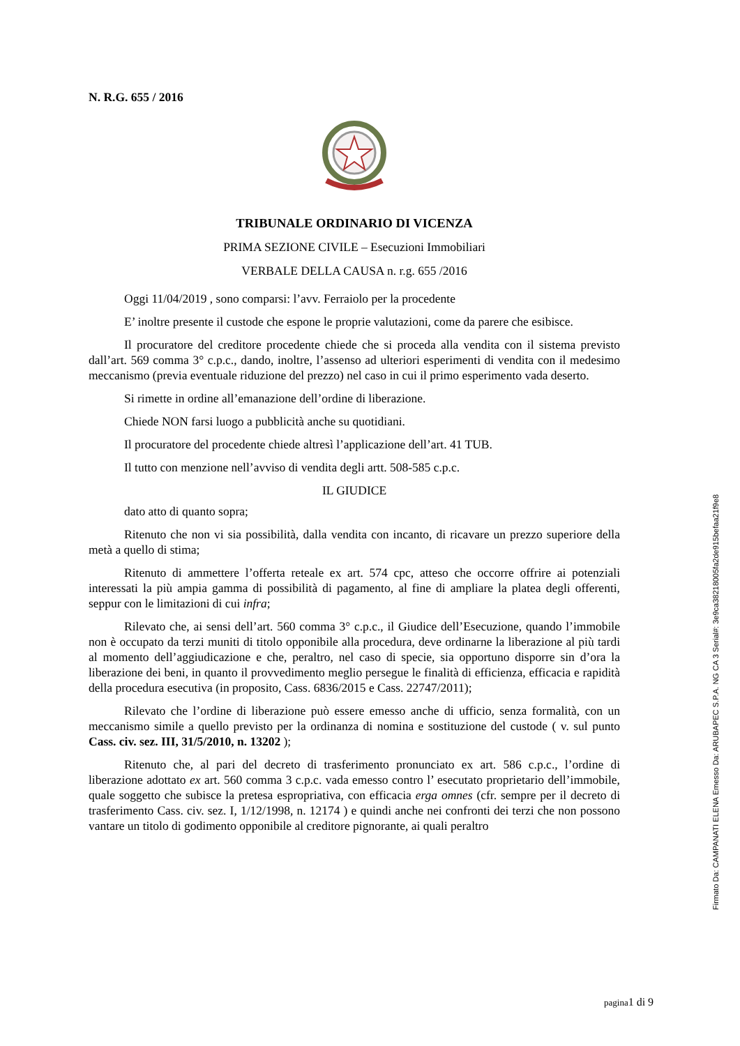N. R.G. 655 / 2016
TRIBUNALE ORDINARIO DI VICENZA
PRIMA SEZIONE CIVILE – Esecuzioni Immobiliari
VERBALE DELLA CAUSA n. r.g. 655 /2016
Oggi 11/04/2019 , sono comparsi: l’avv. Ferraiolo per la procedente
E’ inoltre presente il custode che espone le proprie valutazioni, come da parere che esibisce.
Il procuratore del creditore procedente chiede che si proceda alla vendita con il sistema previsto dall’art. 569 comma 3° c.p.c., dando, inoltre, l’assenso ad ulteriori esperimenti di vendita con il medesimo meccanismo (previa eventuale riduzione del prezzo) nel caso in cui il primo esperimento vada deserto.
Si rimette in ordine all’emanazione dell’ordine di liberazione.
Chiede NON farsi luogo a pubblicità anche su quotidiani.
Il procuratore del procedente chiede altresì l’applicazione dell’art. 41 TUB.
Il tutto con menzione nell’avviso di vendita degli artt. 508-585 c.p.c.
IL GIUDICE
dato atto di quanto sopra;
Ritenuto che non vi sia possibilità, dalla vendita con incanto, di ricavare un prezzo superiore della metà a quello di stima;
Ritenuto di ammettere l’offerta reteale ex art. 574 cpc, atteso che occorre offrire ai potenziali interessati la più ampia gamma di possibilità di pagamento, al fine di ampliare la platea degli offerenti, seppur con le limitazioni di cui infra;
Rilevato che, ai sensi dell’art. 560 comma 3° c.p.c., il Giudice dell’Esecuzione, quando l’immobile non è occupato da terzi muniti di titolo opponibile alla procedura, deve ordinarne la liberazione al più tardi al momento dell’aggiudicazione e che, peraltro, nel caso di specie, sia opportuno disporre sin d’ora la liberazione dei beni, in quanto il provvedimento meglio persegue le finalità di efficienza, efficacia e rapidità della procedura esecutiva (in proposito, Cass. 6836/2015 e Cass. 22747/2011);
Rilevato che l’ordine di liberazione può essere emesso anche di ufficio, senza formalità, con un meccanismo simile a quello previsto per la ordinanza di nomina e sostituzione del custode ( v. sul punto Cass. civ. sez. III, 31/5/2010, n. 13202 );
Ritenuto che, al pari del decreto di trasferimento pronunciato ex art. 586 c.p.c., l’ordine di liberazione adottato ex art. 560 comma 3 c.p.c. vada emesso contro l’ esecutato proprietario dell’immobile, quale soggetto che subisce la pretesa espropriativa, con efficacia erga omnes (cfr. sempre per il decreto di trasferimento Cass. civ. sez. I, 1/12/1998, n. 12174 ) e quindi anche nei confronti dei terzi che non possono vantare un titolo di godimento opponibile al creditore pignorante, ai quali peraltro
pagina1 di 9
Firmato Da: CAMPANATI ELENA Emesso Da: ARUBAPEC S.P.A. NG CA 3 Serial#: 3e9ca38218005fa2de915befaa21f9e8